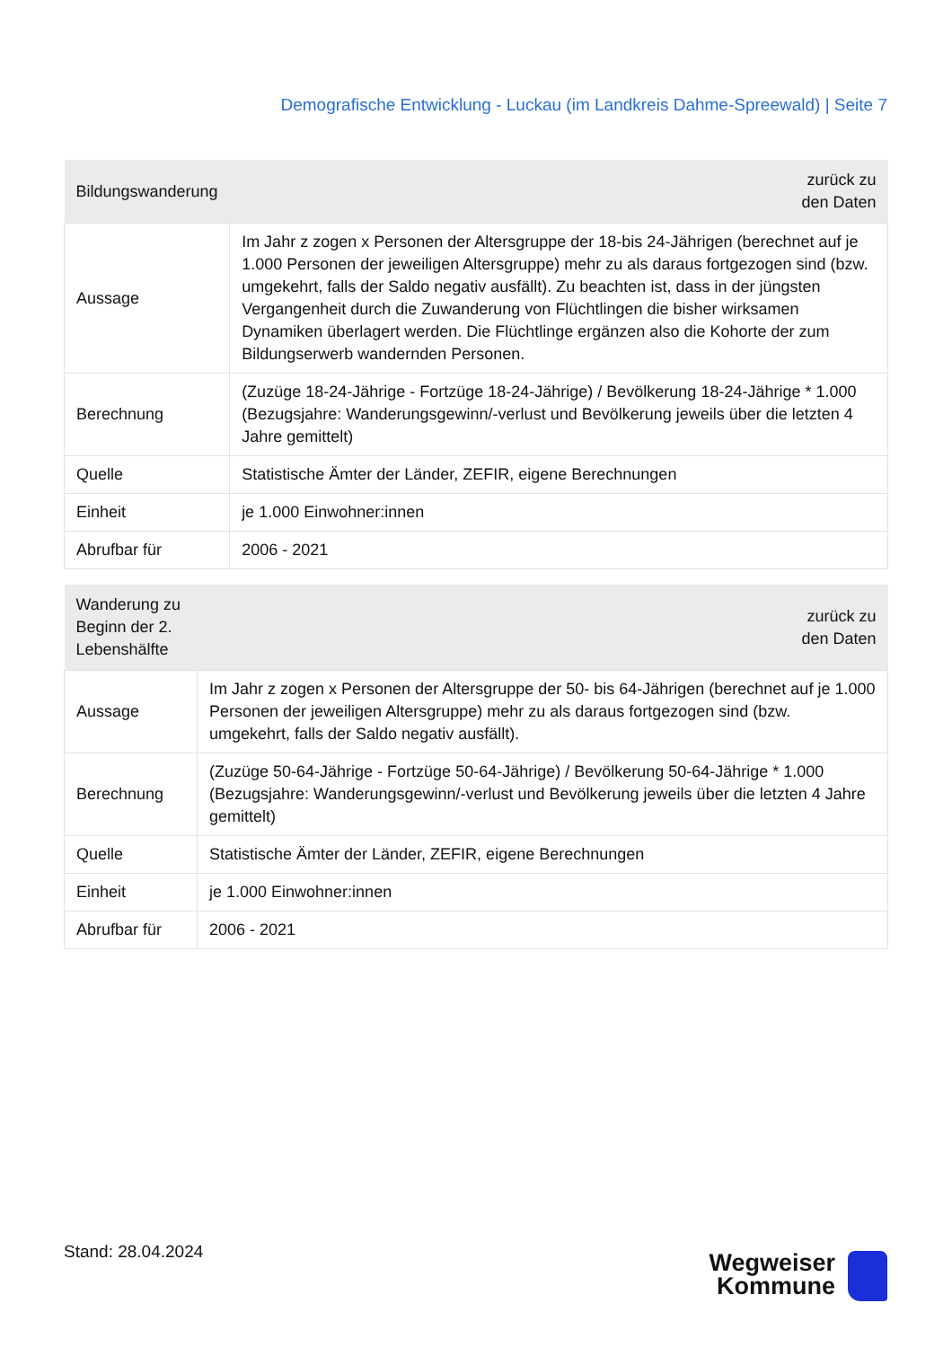Demografische Entwicklung - Luckau (im Landkreis Dahme-Spreewald) | Seite 7
| Bildungswanderung | zurück zu den Daten |
| --- | --- |
| Aussage | Im Jahr z zogen x Personen der Altersgruppe der 18-bis 24-Jährigen (berechnet auf je 1.000 Personen der jeweiligen Altersgruppe) mehr zu als daraus fortgezogen sind (bzw. umgekehrt, falls der Saldo negativ ausfällt). Zu beachten ist, dass in der jüngsten Vergangenheit durch die Zuwanderung von Flüchtlingen die bisher wirksamen Dynamiken überlagert werden. Die Flüchtlinge ergänzen also die Kohorte der zum Bildungserwerb wandernden Personen. |
| Berechnung | (Zuzüge 18-24-Jährige - Fortzüge 18-24-Jährige) / Bevölkerung 18-24-Jährige * 1.000 (Bezugsjahre: Wanderungsgewinn/-verlust und Bevölkerung jeweils über die letzten 4 Jahre gemittelt) |
| Quelle | Statistische Ämter der Länder, ZEFIR, eigene Berechnungen |
| Einheit | je 1.000 Einwohner:innen |
| Abrufbar für | 2006 - 2021 |
| Wanderung zu Beginn der 2. Lebenshälfte | zurück zu den Daten |
| --- | --- |
| Aussage | Im Jahr z zogen x Personen der Altersgruppe der 50- bis 64-Jährigen (berechnet auf je 1.000 Personen der jeweiligen Altersgruppe) mehr zu als daraus fortgezogen sind (bzw. umgekehrt, falls der Saldo negativ ausfällt). |
| Berechnung | (Zuzüge 50-64-Jährige - Fortzüge 50-64-Jährige) / Bevölkerung 50-64-Jährige * 1.000 (Bezugsjahre: Wanderungsgewinn/-verlust und Bevölkerung jeweils über die letzten 4 Jahre gemittelt) |
| Quelle | Statistische Ämter der Länder, ZEFIR, eigene Berechnungen |
| Einheit | je 1.000 Einwohner:innen |
| Abrufbar für | 2006 - 2021 |
Stand: 28.04.2024
Wegweiser
Kommune